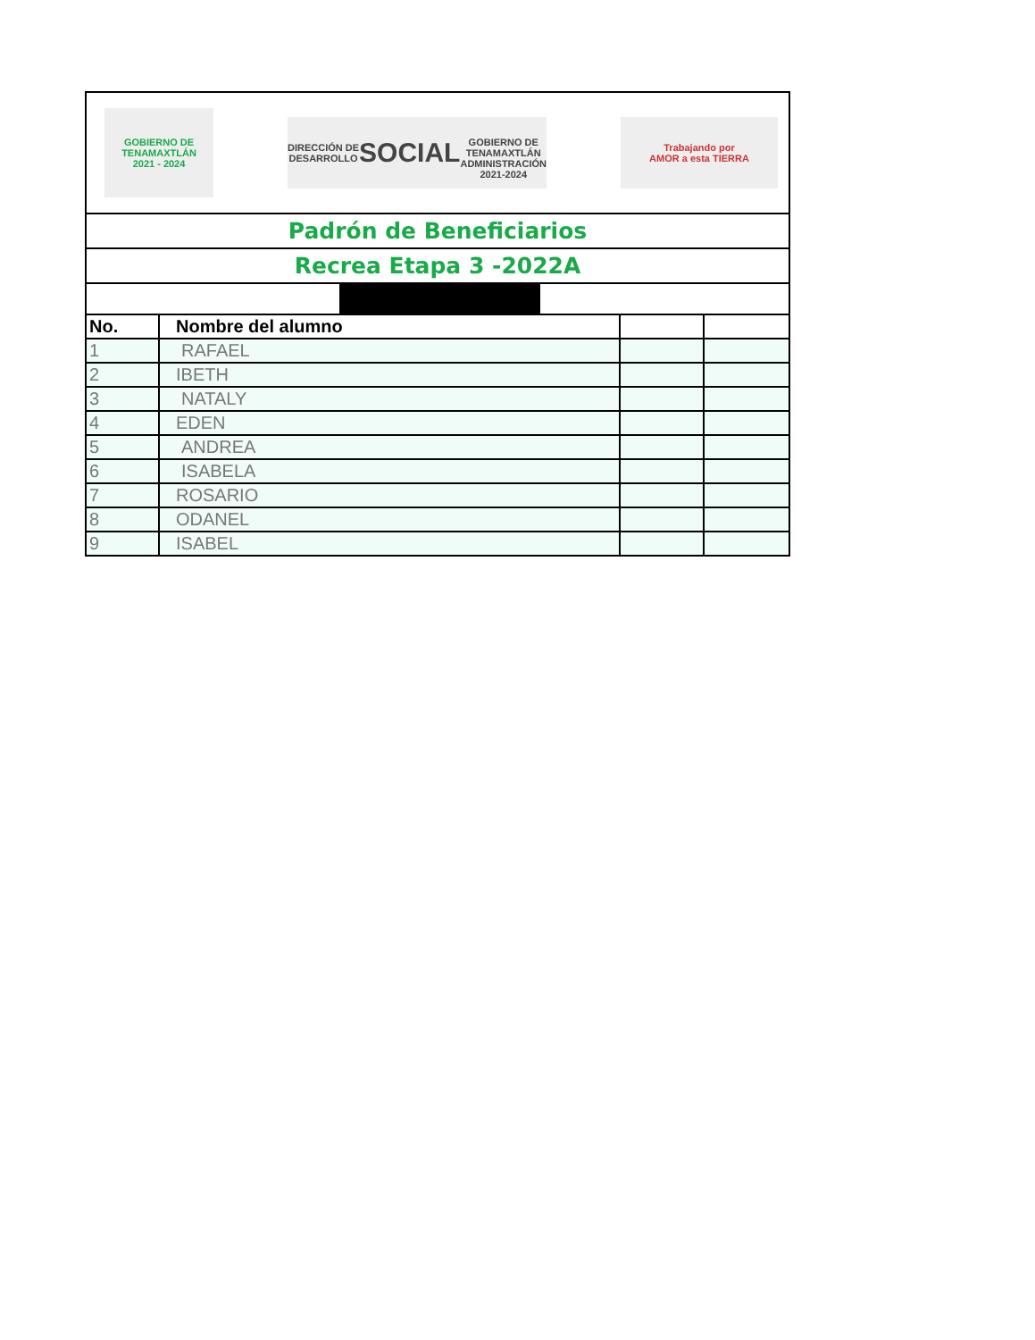GOBIERNO DE
TENAMAXTLÁN
2021 - 2024
DIRECCIÓN DE DESARROLLO
SOCIAL
GOBIERNO DE TENAMAXTLÁN
ADMINISTRACIÓN 2021-2024
Trabajando por
AMOR a esta TIERRA
Padrón de Beneficiarios
Recrea Etapa 3 -2022A
| No. | Nombre del alumno | | |
| --- | --- | --- | --- |
| 1 | RAFAEL | | |
| 2 | IBETH | | |
| 3 | NATALY | | |
| 4 | EDEN | | |
| 5 | ANDREA | | |
| 6 | ISABELA | | |
| 7 | ROSARIO | | |
| 8 | ODANEL | | |
| 9 | ISABEL | | |